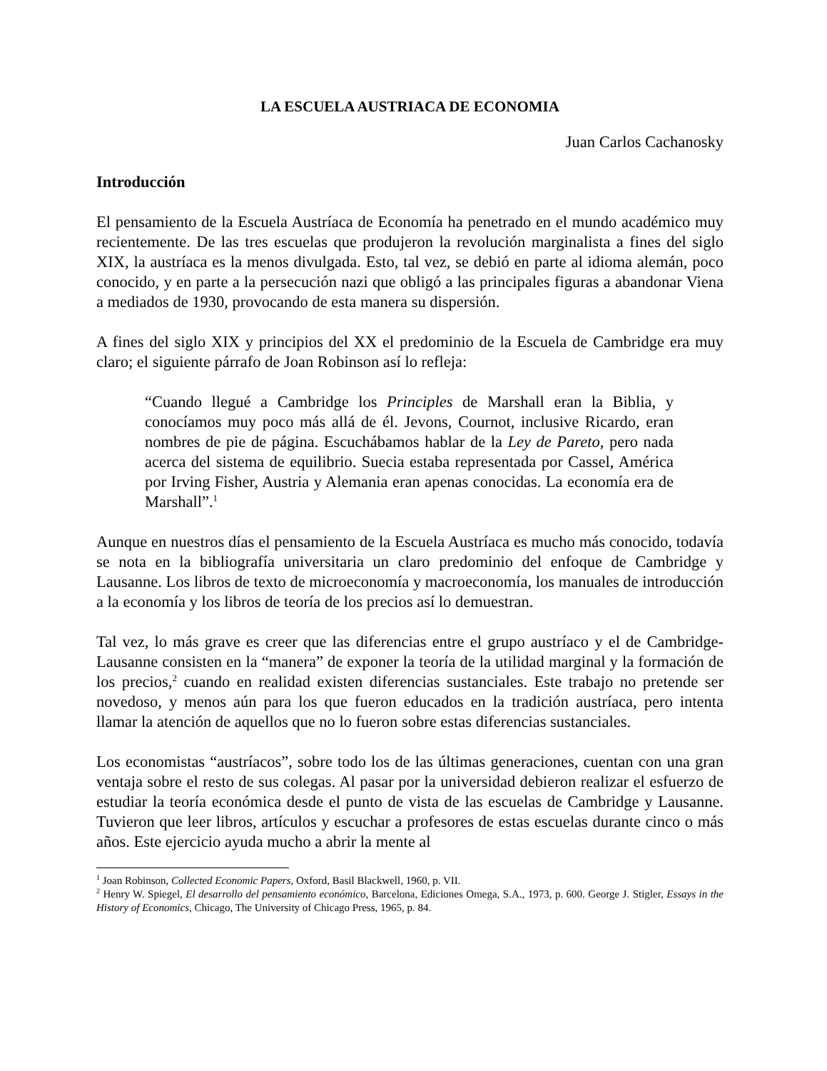LA ESCUELA AUSTRIACA DE ECONOMIA
Juan Carlos Cachanosky
Introducción
El pensamiento de la Escuela Austríaca de Economía ha penetrado en el mundo académico muy recientemente. De las tres escuelas que produjeron la revolución marginalista a fines del siglo XIX, la austríaca es la menos divulgada. Esto, tal vez, se debió en parte al idioma alemán, poco conocido, y en parte a la persecución nazi que obligó a las principales figuras a abandonar Viena a mediados de 1930, provocando de esta manera su dispersión.
A fines del siglo XIX y principios del XX el predominio de la Escuela de Cambridge era muy claro; el siguiente párrafo de Joan Robinson así lo refleja:
“Cuando llegué a Cambridge los Principles de Marshall eran la Biblia, y conocíamos muy poco más allá de él. Jevons, Cournot, inclusive Ricardo, eran nombres de pie de página. Escuchábamos hablar de la Ley de Pareto, pero nada acerca del sistema de equilibrio. Suecia estaba representada por Cassel, América por Irving Fisher, Austria y Alemania eran apenas conocidas. La economía era de Marshall”.<sup>1</sup>
Aunque en nuestros días el pensamiento de la Escuela Austríaca es mucho más conocido, todavía se nota en la bibliografía universitaria un claro predominio del enfoque de Cambridge y Lausanne. Los libros de texto de microeconomía y macroeconomía, los manuales de introducción a la economía y los libros de teoría de los precios así lo demuestran.
Tal vez, lo más grave es creer que las diferencias entre el grupo austríaco y el de Cambridge-Lausanne consisten en la “manera” de exponer la teoría de la utilidad marginal y la formación de los precios,<sup>2</sup> cuando en realidad existen diferencias sustanciales. Este trabajo no pretende ser novedoso, y menos aún para los que fueron educados en la tradición austríaca, pero intenta llamar la atención de aquellos que no lo fueron sobre estas diferencias sustanciales.
Los economistas “austríacos”, sobre todo los de las últimas generaciones, cuentan con una gran ventaja sobre el resto de sus colegas. Al pasar por la universidad debieron realizar el esfuerzo de estudiar la teoría económica desde el punto de vista de las escuelas de Cambridge y Lausanne. Tuvieron que leer libros, artículos y escuchar a profesores de estas escuelas durante cinco o más años. Este ejercicio ayuda mucho a abrir la mente al
<sup>1</sup> Joan Robinson, Collected Economic Papers, Oxford, Basil Blackwell, 1960, p. VII.
<sup>2</sup> Henry W. Spiegel, El desarrollo del pensamiento económico, Barcelona, Ediciones Omega, S.A., 1973, p. 600. George J. Stigler, Essays in the History of Economics, Chicago, The University of Chicago Press, 1965, p. 84.